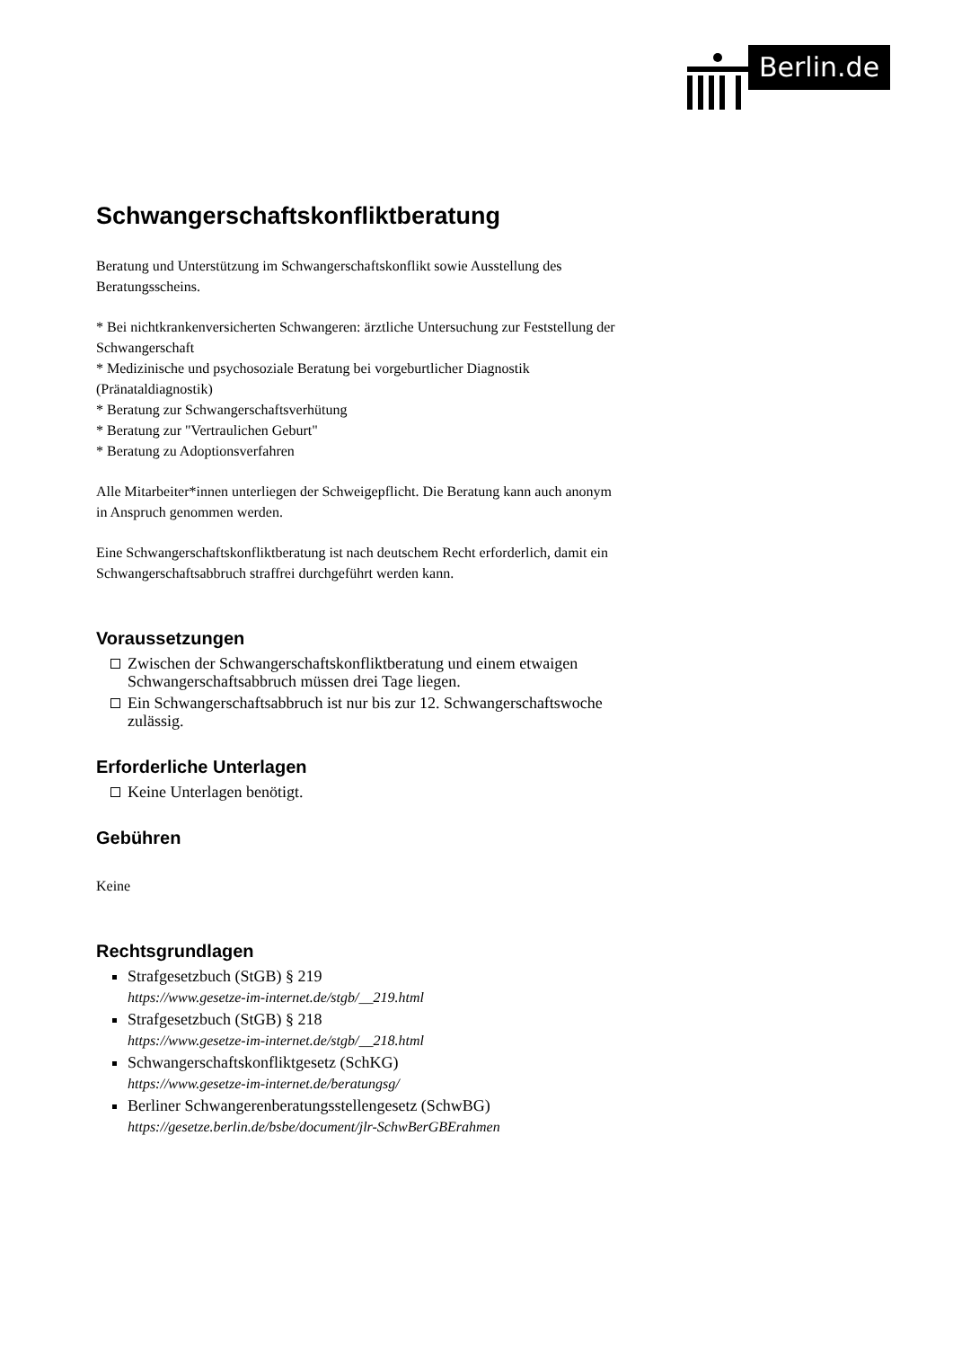Berlin.de
Schwangerschaftskonfliktberatung
Beratung und Unterstützung im Schwangerschaftskonflikt sowie Ausstellung des Beratungsscheins.
* Bei nichtkrankenversicherten Schwangeren: ärztliche Untersuchung zur Feststellung der Schwangerschaft
* Medizinische und psychosoziale Beratung bei vorgeburtlicher Diagnostik (Pränataldiagnostik)
* Beratung zur Schwangerschaftsverhütung
* Beratung zur "Vertraulichen Geburt"
* Beratung zu Adoptionsverfahren
Alle Mitarbeiter*innen unterliegen der Schweigepflicht. Die Beratung kann auch anonym in Anspruch genommen werden.
Eine Schwangerschaftskonfliktberatung ist nach deutschem Recht erforderlich, damit ein Schwangerschaftsabbruch straffrei durchgeführt werden kann.
Voraussetzungen
Zwischen der Schwangerschaftskonfliktberatung und einem etwaigen Schwangerschaftsabbruch müssen drei Tage liegen.
Ein Schwangerschaftsabbruch ist nur bis zur 12. Schwangerschaftswoche zulässig.
Erforderliche Unterlagen
Keine Unterlagen benötigt.
Gebühren
Keine
Rechtsgrundlagen
Strafgesetzbuch (StGB) § 219
https://www.gesetze-im-internet.de/stgb/__219.html
Strafgesetzbuch (StGB) § 218
https://www.gesetze-im-internet.de/stgb/__218.html
Schwangerschaftskonfliktgesetz (SchKG)
https://www.gesetze-im-internet.de/beratungsg/
Berliner Schwangerenberatungsstellengesetz (SchwBG)
https://gesetze.berlin.de/bsbe/document/jlr-SchwBerGBErahmen